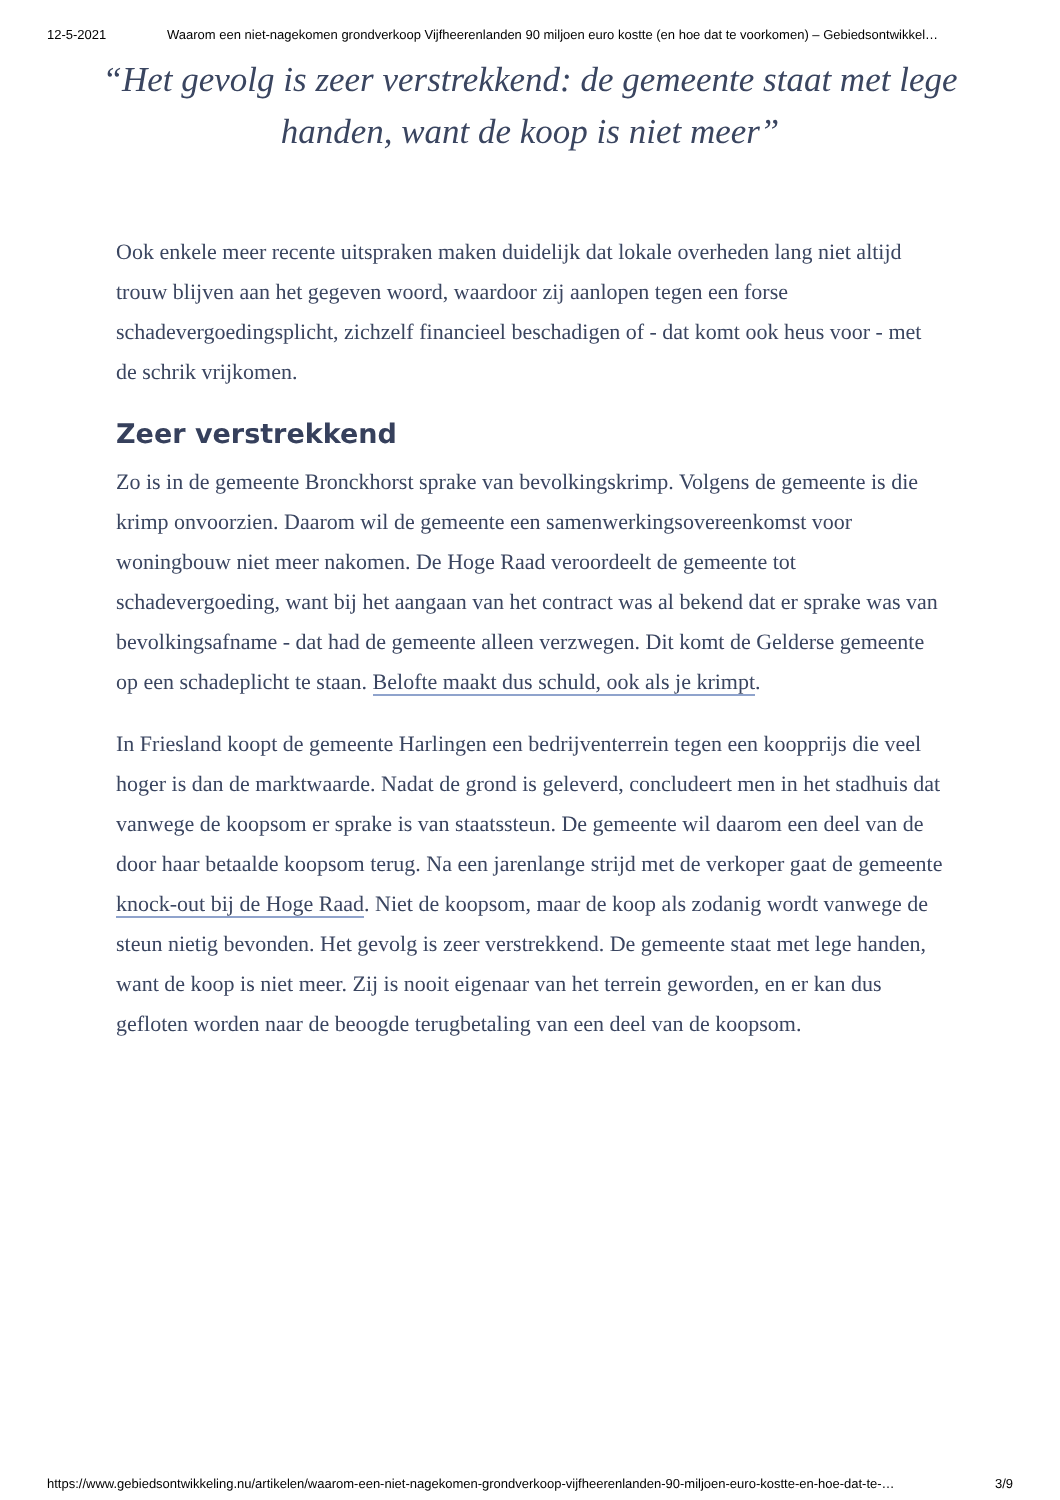12-5-2021 Waarom een niet-nagekomen grondverkoop Vijfheerenlanden 90 miljoen euro kostte (en hoe dat te voorkomen) – Gebiedsontwikkel…
“Het gevolg is zeer verstrekkend: de gemeente staat met lege handen, want de koop is niet meer”
Ook enkele meer recente uitspraken maken duidelijk dat lokale overheden lang niet altijd trouw blijven aan het gegeven woord, waardoor zij aanlopen tegen een forse schadevergoedingsplicht, zichzelf financieel beschadigen of - dat komt ook heus voor - met de schrik vrijkomen.
Zeer verstrekkend
Zo is in de gemeente Bronckhorst sprake van bevolkingskrimp. Volgens de gemeente is die krimp onvoorzien. Daarom wil de gemeente een samenwerkingsovereenkomst voor woningbouw niet meer nakomen. De Hoge Raad veroordeelt de gemeente tot schadevergoeding, want bij het aangaan van het contract was al bekend dat er sprake was van bevolkingsafname - dat had de gemeente alleen verzwegen. Dit komt de Gelderse gemeente op een schadeplicht te staan. Belofte maakt dus schuld, ook als je krimpt.
In Friesland koopt de gemeente Harlingen een bedrijventerrein tegen een koopprijs die veel hoger is dan de marktwaarde. Nadat de grond is geleverd, concludeert men in het stadhuis dat vanwege de koopsom er sprake is van staatssteun. De gemeente wil daarom een deel van de door haar betaalde koopsom terug. Na een jarenlange strijd met de verkoper gaat de gemeente knock-out bij de Hoge Raad. Niet de koopsom, maar de koop als zodanig wordt vanwege de steun nietig bevonden. Het gevolg is zeer verstrekkend. De gemeente staat met lege handen, want de koop is niet meer. Zij is nooit eigenaar van het terrein geworden, en er kan dus gefloten worden naar de beoogde terugbetaling van een deel van de koopsom.
https://www.gebiedsontwikkeling.nu/artikelen/waarom-een-niet-nagekomen-grondverkoop-vijfheerenlanden-90-miljoen-euro-kostte-en-hoe-dat-te-… 3/9